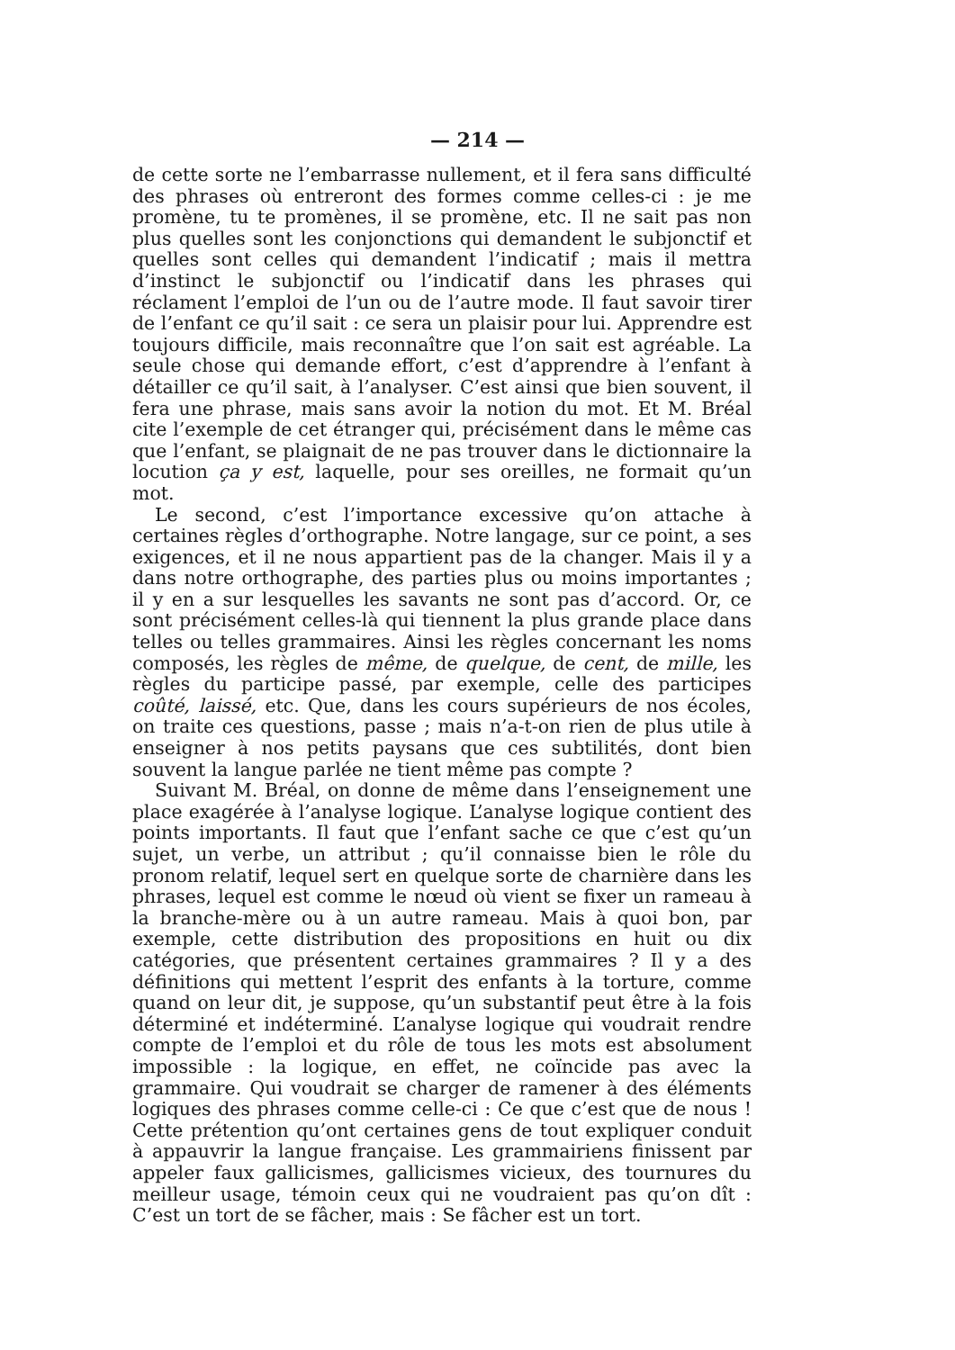— 214 —
de cette sorte ne l’embarrasse nullement, et il fera sans difficulté des phrases où entreront des formes comme celles-ci : je me promène, tu te promènes, il se promène, etc. Il ne sait pas non plus quelles sont les conjonctions qui demandent le subjonctif et quelles sont celles qui demandent l’indicatif ; mais il mettra d’instinct le subjonctif ou l’indicatif dans les phrases qui réclament l’emploi de l’un ou de l’autre mode. Il faut savoir tirer de l’enfant ce qu’il sait : ce sera un plaisir pour lui. Apprendre est toujours difficile, mais reconnaître que l’on sait est agréable. La seule chose qui demande effort, c’est d’apprendre à l’enfant à détailler ce qu’il sait, à l’analyser. C’est ainsi que bien souvent, il fera une phrase, mais sans avoir la notion du mot. Et M. Bréal cite l’exemple de cet étranger qui, précisément dans le même cas que l’enfant, se plaignait de ne pas trouver dans le dictionnaire la locution ça y est, laquelle, pour ses oreilles, ne formait qu’un mot.
Le second, c’est l’importance excessive qu’on attache à certaines règles d’orthographe. Notre langage, sur ce point, a ses exigences, et il ne nous appartient pas de la changer. Mais il y a dans notre orthographe, des parties plus ou moins importantes ; il y en a sur lesquelles les savants ne sont pas d’accord. Or, ce sont précisément celles-là qui tiennent la plus grande place dans telles ou telles grammaires. Ainsi les règles concernant les noms composés, les règles de même, de quelque, de cent, de mille, les règles du participe passé, par exemple, celle des participes coûté, laissé, etc. Que, dans les cours supérieurs de nos écoles, on traite ces questions, passe ; mais n’a-t-on rien de plus utile à enseigner à nos petits paysans que ces subtilités, dont bien souvent la langue parlée ne tient même pas compte ?
Suivant M. Bréal, on donne de même dans l’enseignement une place exagérée à l’analyse logique. L’analyse logique contient des points importants. Il faut que l’enfant sache ce que c’est qu’un sujet, un verbe, un attribut ; qu’il connaisse bien le rôle du pronom relatif, lequel sert en quelque sorte de charnière dans les phrases, lequel est comme le nœud où vient se fixer un rameau à la branche-mère ou à un autre rameau. Mais à quoi bon, par exemple, cette distribution des propositions en huit ou dix catégories, que présentent certaines grammaires ? Il y a des définitions qui mettent l’esprit des enfants à la torture, comme quand on leur dit, je suppose, qu’un substantif peut être à la fois déterminé et indéterminé. L’analyse logique qui voudrait rendre compte de l’emploi et du rôle de tous les mots est absolument impossible : la logique, en effet, ne coïncide pas avec la grammaire. Qui voudrait se charger de ramener à des éléments logiques des phrases comme celle-ci : Ce que c’est que de nous ! Cette prétention qu’ont certaines gens de tout expliquer conduit à appauvrir la langue française. Les grammairiens finissent par appeler faux gallicismes, gallicismes vicieux, des tournures du meilleur usage, témoin ceux qui ne voudraient pas qu’on dît : C’est un tort de se fâcher, mais : Se fâcher est un tort.